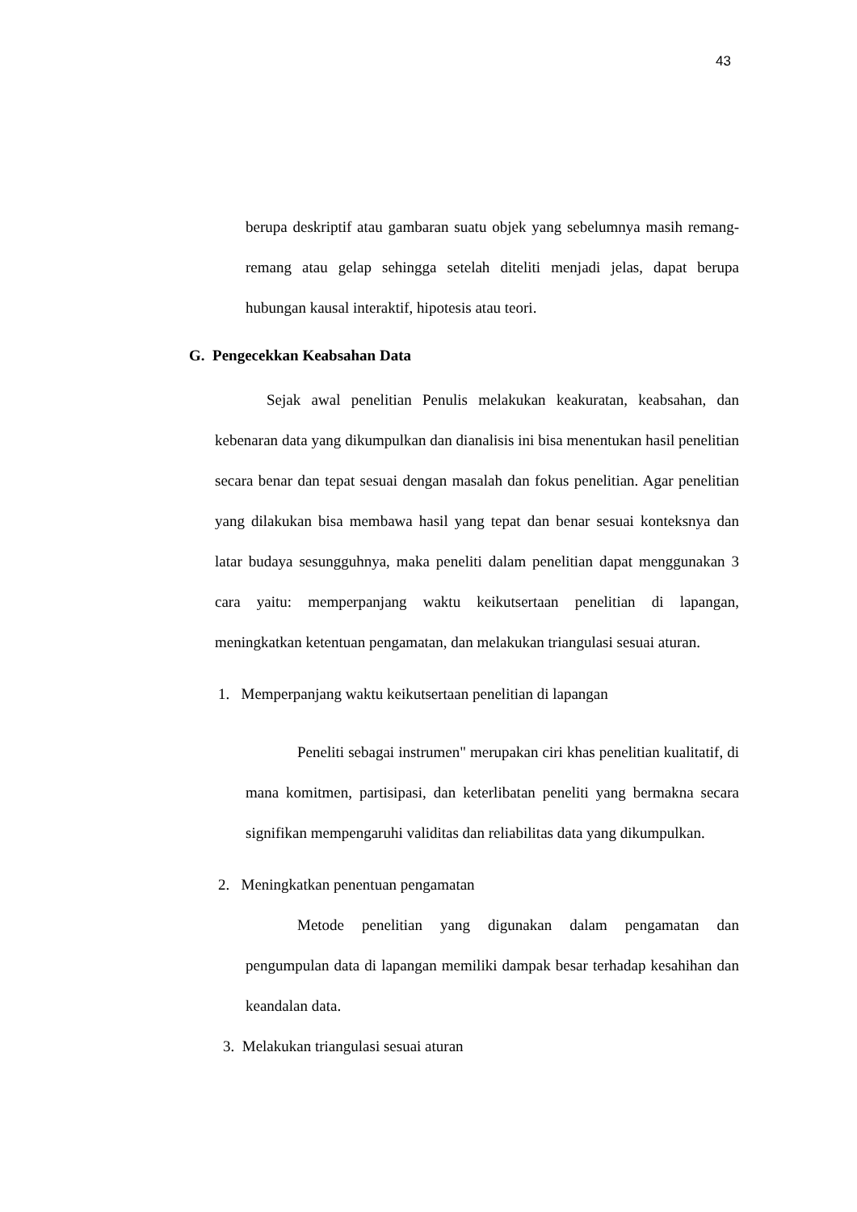43
berupa deskriptif atau gambaran suatu objek yang sebelumnya masih remang-remang atau gelap sehingga setelah diteliti menjadi jelas, dapat berupa hubungan kausal interaktif, hipotesis atau teori.
G. Pengecekkan Keabsahan Data
Sejak awal penelitian Penulis melakukan keakuratan, keabsahan, dan kebenaran data yang dikumpulkan dan dianalisis ini bisa menentukan hasil penelitian secara benar dan tepat sesuai dengan masalah dan fokus penelitian. Agar penelitian yang dilakukan bisa membawa hasil yang tepat dan benar sesuai konteksnya dan latar budaya sesungguhnya, maka peneliti dalam penelitian dapat menggunakan 3 cara yaitu: memperpanjang waktu keikutsertaan penelitian di lapangan, meningkatkan ketentuan pengamatan, dan melakukan triangulasi sesuai aturan.
1. Memperpanjang waktu keikutsertaan penelitian di lapangan
Peneliti sebagai instrumen" merupakan ciri khas penelitian kualitatif, di mana komitmen, partisipasi, dan keterlibatan peneliti yang bermakna secara signifikan mempengaruhi validitas dan reliabilitas data yang dikumpulkan.
2. Meningkatkan penentuan pengamatan
Metode penelitian yang digunakan dalam pengamatan dan pengumpulan data di lapangan memiliki dampak besar terhadap kesahihan dan keandalan data.
3. Melakukan triangulasi sesuai aturan